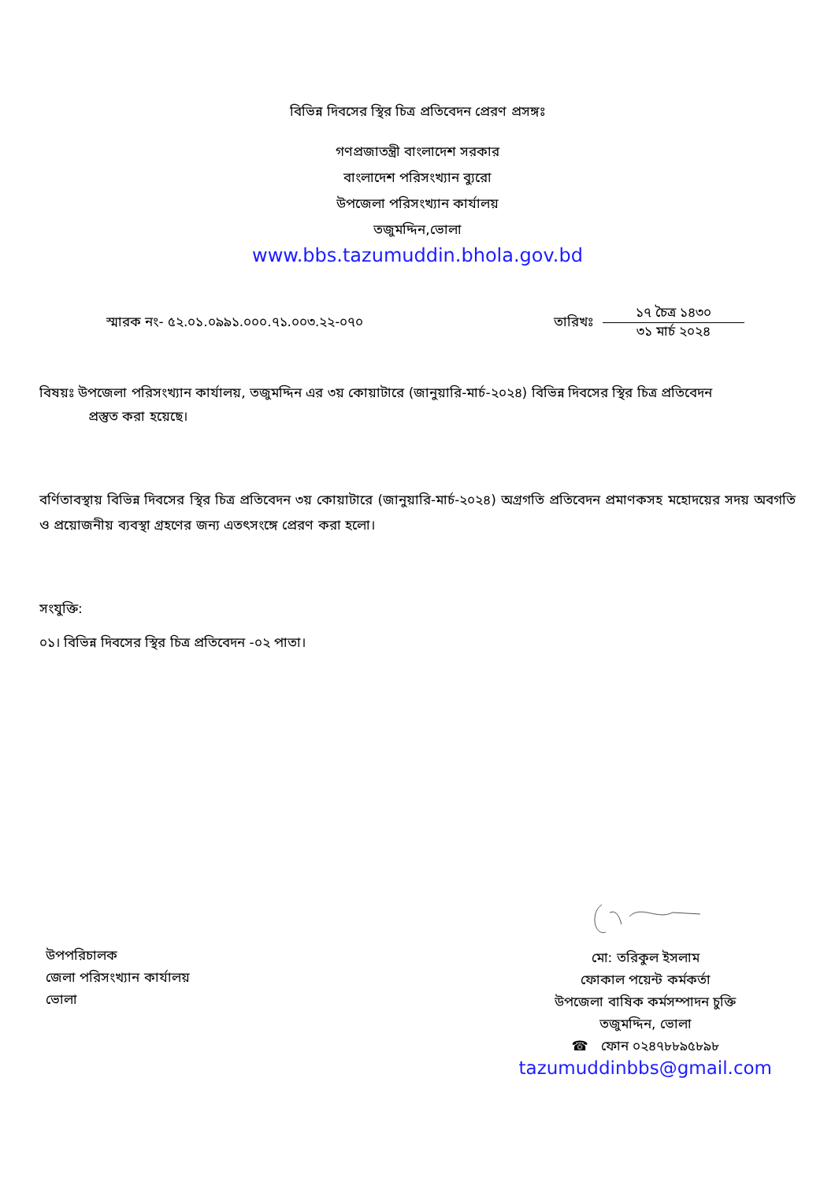বিভিন্ন দিবসের স্থির চিত্র প্রতিবেদন প্রেরণ প্রসঙ্গঃ
গণপ্রজাতন্ত্রী বাংলাদেশ সরকার
বাংলাদেশ পরিসংখ্যান ব্যুরো
উপজেলা পরিসংখ্যান কার্যালয়
তজুমদ্দিন,ভোলা
www.bbs.tazumuddin.bhola.gov.bd
স্মারক নং- ৫২.০১.০৯৯১.০০০.৭১.০০৩.২২-০৭০ তারিখঃ
১৭ চৈত্র ১৪৩০
৩১ মার্চ ২০২৪
বিষয়ঃ উপজেলা পরিসংখ্যান কার্যালয়, তজুমদ্দিন এর ৩য় কোয়াটারে (জানুয়ারি-মার্চ-২০২৪) বিভিন্ন দিবসের স্থির চিত্র প্রতিবেদন
প্রস্তুত করা হয়েছে।
বর্ণিতাবস্থায় বিভিন্ন দিবসের স্থির চিত্র প্রতিবেদন ৩য় কোয়াটারে (জানুয়ারি-মার্চ-২০২৪) অগ্রগতি প্রতিবেদন প্রমাণকসহ মহোদয়ের সদয় অবগতি ও প্রয়োজনীয় ব্যবস্থা গ্রহণের জন্য এতৎসংঙ্গে প্রেরণ করা হলো।
সংযুক্তি:
০১। বিভিন্ন দিবসের স্থির চিত্র প্রতিবেদন -০২ পাতা।
উপপরিচালক
জেলা পরিসংখ্যান কার্যালয়
ভোলা
মো: তরিকুল ইসলাম
ফোকাল পয়েন্ট কর্মকর্তা
উপজেলা বাষিক কর্মসম্পাদন চুক্তি
তজুমদ্দিন, ভোলা
☎ ফোন ০২৪৭৮৮৯৫৮৯৮
tazumuddinbbs@gmail.com